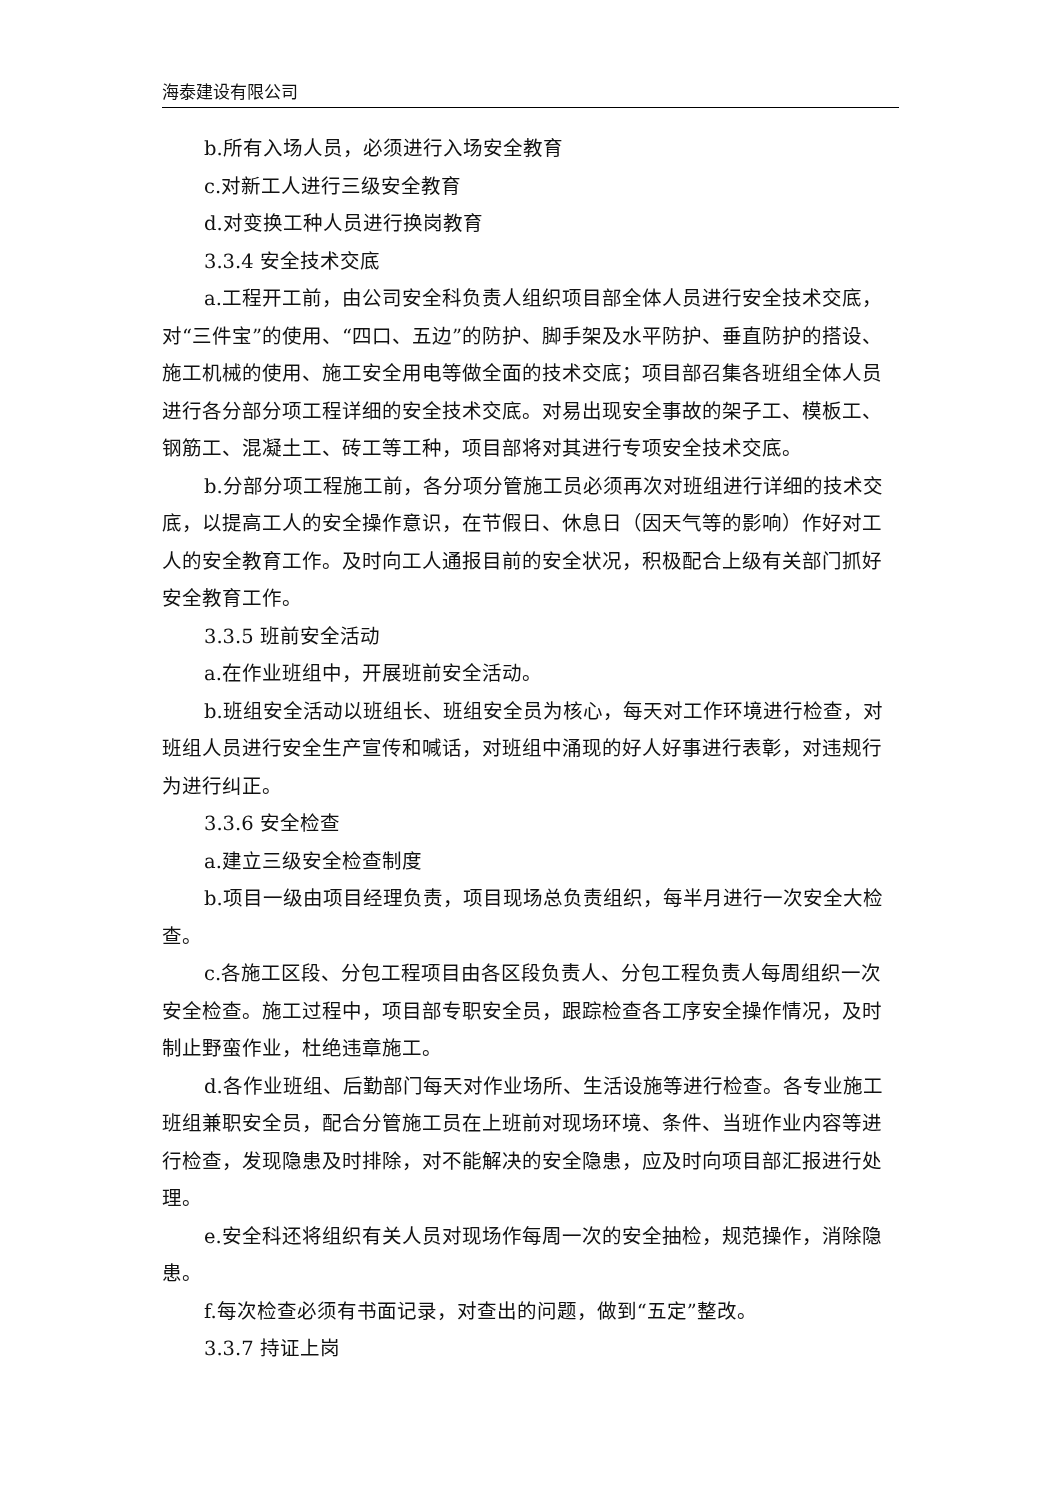海泰建设有限公司
b.所有入场人员，必须进行入场安全教育
c.对新工人进行三级安全教育
d.对变换工种人员进行换岗教育
3.3.4 安全技术交底
a.工程开工前，由公司安全科负责人组织项目部全体人员进行安全技术交底，对“三件宝”的使用、“四口、五边”的防护、脚手架及水平防护、垂直防护的搭设、施工机械的使用、施工安全用电等做全面的技术交底；项目部召集各班组全体人员进行各分部分项工程详细的安全技术交底。对易出现安全事故的架子工、模板工、钢筋工、混凝土工、砖工等工种，项目部将对其进行专项安全技术交底。
b.分部分项工程施工前，各分项分管施工员必须再次对班组进行详细的技术交底，以提高工人的安全操作意识，在节假日、休息日（因天气等的影响）作好对工人的安全教育工作。及时向工人通报目前的安全状况，积极配合上级有关部门抓好安全教育工作。
3.3.5 班前安全活动
a.在作业班组中，开展班前安全活动。
b.班组安全活动以班组长、班组安全员为核心，每天对工作环境进行检查，对班组人员进行安全生产宣传和喊话，对班组中涌现的好人好事进行表彰，对违规行为进行纠正。
3.3.6 安全检查
a.建立三级安全检查制度
b.项目一级由项目经理负责，项目现场总负责组织，每半月进行一次安全大检查。
c.各施工区段、分包工程项目由各区段负责人、分包工程负责人每周组织一次安全检查。施工过程中，项目部专职安全员，跟踪检查各工序安全操作情况，及时制止野蛮作业，杜绝违章施工。
d.各作业班组、后勤部门每天对作业场所、生活设施等进行检查。各专业施工班组兼职安全员，配合分管施工员在上班前对现场环境、条件、当班作业内容等进行检查，发现隐患及时排除，对不能解决的安全隐患，应及时向项目部汇报进行处理。
e.安全科还将组织有关人员对现场作每周一次的安全抽检，规范操作，消除隐患。
f.每次检查必须有书面记录，对查出的问题，做到“五定”整改。
3.3.7 持证上岗